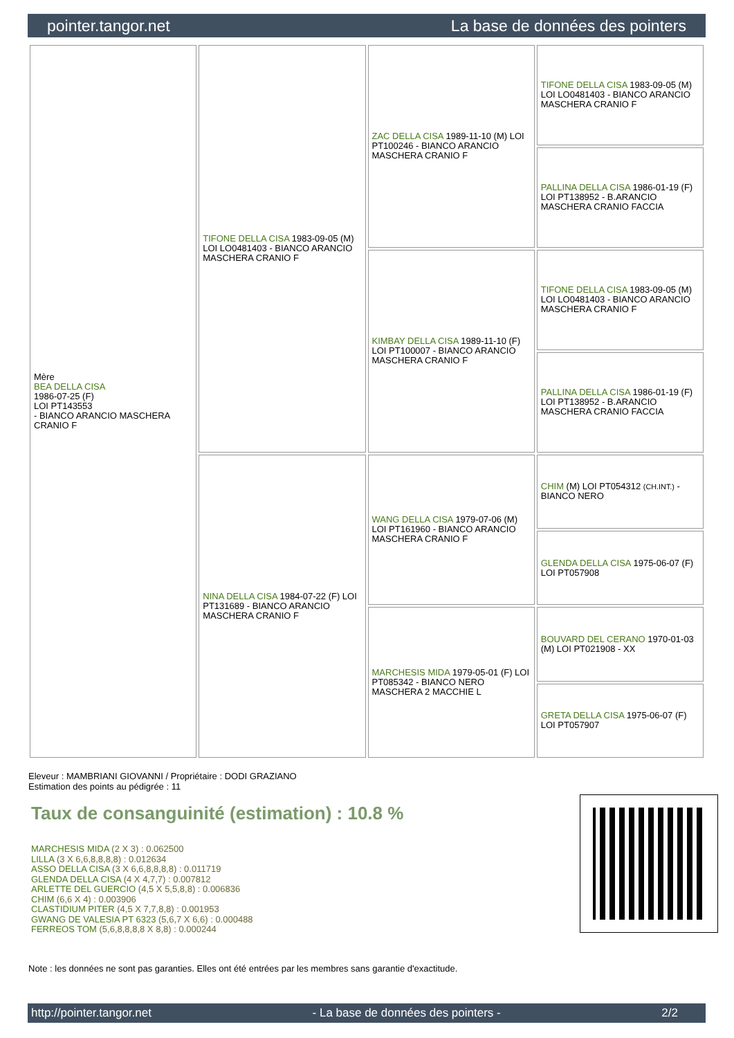pointer.tangor.net La base de données des pointers
| Mère BEA DELLA CISA 1986-07-25 (F) LOI PT143553 - BIANCO ARANCIO MASCHERA CRANIO F | TIFONE DELLA CISA 1983-09-05 (M) LOI LO0481403 - BIANCO ARANCIO MASCHERA CRANIO F | ZAC DELLA CISA 1989-11-10 (M) LOI PT100246 - BIANCO ARANCIO MASCHERA CRANIO F | TIFONE DELLA CISA 1983-09-05 (M) LOI LO0481403 - BIANCO ARANCIO MASCHERA CRANIO F |
| | | | PALLINA DELLA CISA 1986-01-19 (F) LOI PT138952 - B.ARANCIO MASCHERA CRANIO FACCIA |
| | | KIMBAY DELLA CISA 1989-11-10 (F) LOI PT100007 - BIANCO ARANCIO MASCHERA CRANIO F | TIFONE DELLA CISA 1983-09-05 (M) LOI LO0481403 - BIANCO ARANCIO MASCHERA CRANIO F |
| | | | PALLINA DELLA CISA 1986-01-19 (F) LOI PT138952 - B.ARANCIO MASCHERA CRANIO FACCIA |
| | NINA DELLA CISA 1984-07-22 (F) LOI PT131689 - BIANCO ARANCIO MASCHERA CRANIO F | WANG DELLA CISA 1979-07-06 (M) LOI PT161960 - BIANCO ARANCIO MASCHERA CRANIO F | CHIM (M) LOI PT054312 (CH.INT.) - BIANCO NERO |
| | | | GLENDA DELLA CISA 1975-06-07 (F) LOI PT057908 |
| | | MARCHESIS MIDA 1979-05-01 (F) LOI PT085342 - BIANCO NERO MASCHERA 2 MACCHIE L | BOUVARD DEL CERANO 1970-01-03 (M) LOI PT021908 - XX |
| | | | GRETA DELLA CISA 1975-06-07 (F) LOI PT057907 |
Eleveur : MAMBRIANI GIOVANNI / Propriétaire : DODI GRAZIANO
Estimation des points au pédigrée : 11
Taux de consanguinité (estimation) : 10.8 %
MARCHESIS MIDA (2 X 3) : 0.062500
LILLA (3 X 6,6,8,8,8,8) : 0.012634
ASSO DELLA CISA (3 X 6,6,8,8,8,8) : 0.011719
GLENDA DELLA CISA (4 X 4,7,7) : 0.007812
ARLETTE DEL GUERCIO (4,5 X 5,5,8,8) : 0.006836
CHIM (6,6 X 4) : 0.003906
CLASTIDIUM PITER (4,5 X 7,7,8,8) : 0.001953
GWANG DE VALESIA PT 6323 (5,6,7 X 6,6) : 0.000488
FERREOS TOM (5,6,8,8,8,8 X 8,8) : 0.000244
Note : les données ne sont pas garanties. Elles ont été entrées par les membres sans garantie d'exactitude.
http://pointer.tangor.net - La base de données des pointers - 2/2